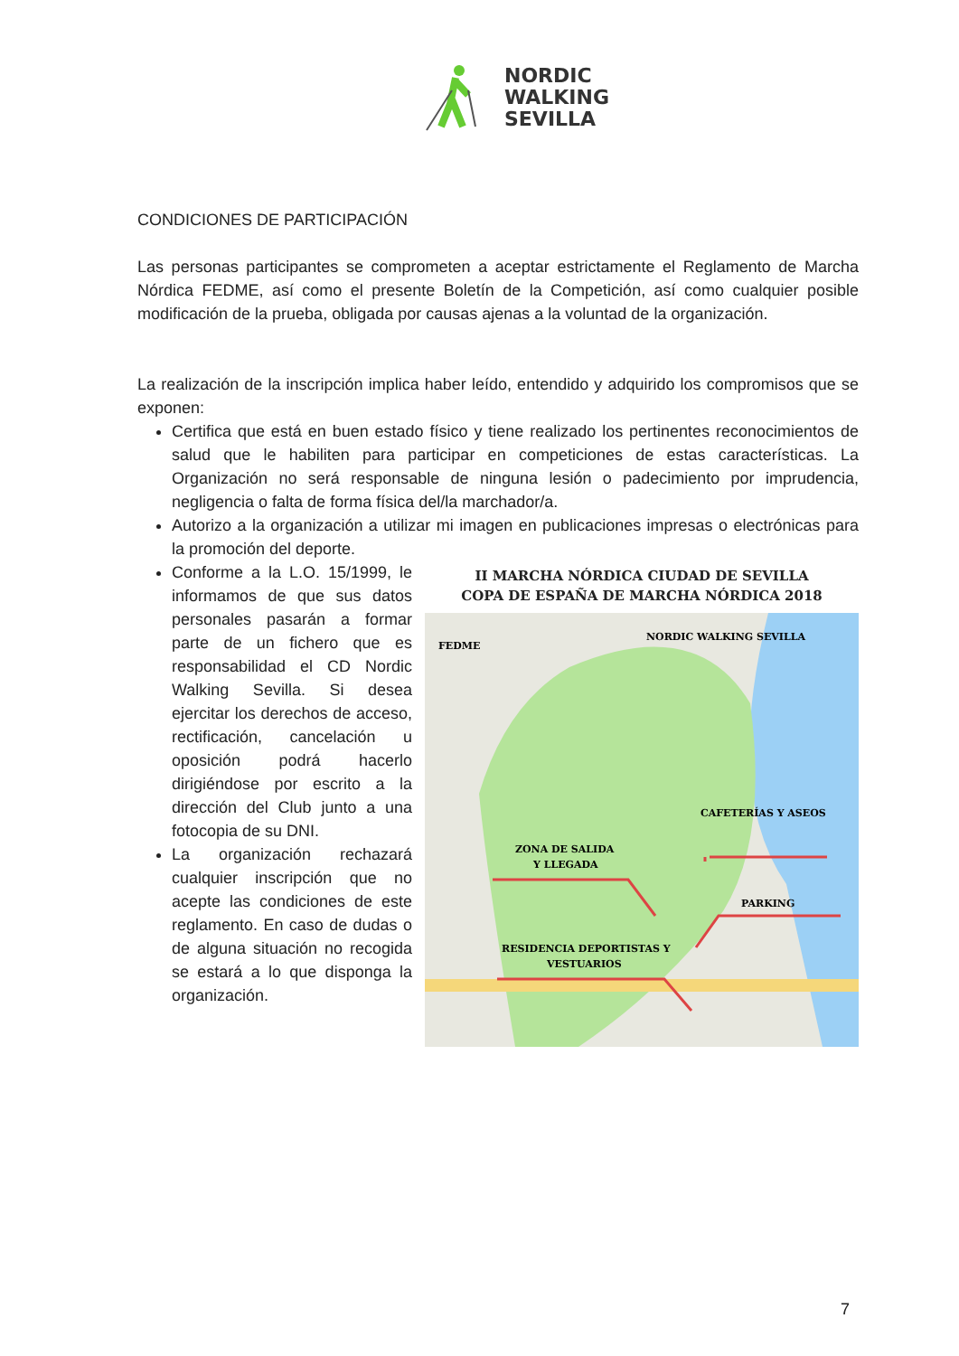NORDIC
WALKING
SEVILLA
CONDICIONES DE PARTICIPACIÓN
Las personas participantes se comprometen a aceptar estrictamente el Reglamento de Marcha Nórdica FEDME, así como el presente Boletín de la Competición, así como cualquier posible modificación de la prueba, obligada por causas ajenas a la voluntad de la organización.
La realización de la inscripción implica haber leído, entendido y adquirido los compromisos que se exponen:
Certifica que está en buen estado físico y tiene realizado los pertinentes reconocimientos de salud que le habiliten para participar en competiciones de estas características. La Organización no será responsable de ninguna lesión o padecimiento por imprudencia, negligencia o falta de forma física del/la marchador/a.
Autorizo a la organización a utilizar mi imagen en publicaciones impresas o electrónicas para la promoción del deporte.
Conforme a la L.O. 15/1999, le informamos de que sus datos personales pasarán a formar parte de un fichero que es responsabilidad el CD Nordic Walking Sevilla. Si desea ejercitar los derechos de acceso, rectificación, cancelación u oposición podrá hacerlo dirigiéndose por escrito a la dirección del Club junto a una fotocopia de su DNI.
La organización rechazará cualquier inscripción que no acepte las condiciones de este reglamento. En caso de dudas o de alguna situación no recogida se estará a lo que disponga la organización.
II MARCHA NÓRDICA CIUDAD DE SEVILLA
COPA DE ESPAÑA DE MARCHA NÓRDICA 2018
FEDME
NORDIC WALKING SEVILLA
CAFETERÍAS Y ASEOS
ZONA DE SALIDA
Y LLEGADA
PARKING
RESIDENCIA DEPORTISTAS Y
VESTUARIOS
7